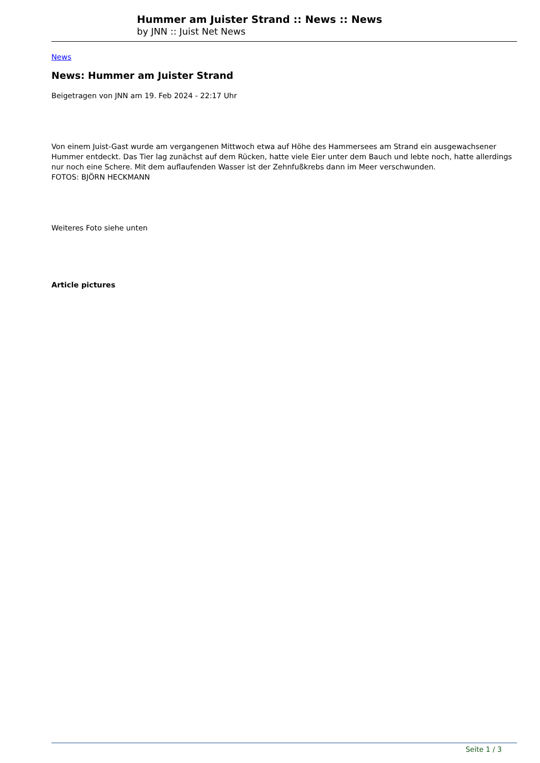Hummer am Juister Strand :: News :: News
by JNN :: Juist Net News
News
News: Hummer am Juister Strand
Beigetragen von JNN am 19. Feb 2024 - 22:17 Uhr
Von einem Juist-Gast wurde am vergangenen Mittwoch etwa auf Höhe des Hammersees am Strand ein ausgewachsener Hummer entdeckt. Das Tier lag zunächst auf dem Rücken, hatte viele Eier unter dem Bauch und lebte noch, hatte allerdings nur noch eine Schere. Mit dem auflaufenden Wasser ist der Zehnfußkrebs dann im Meer verschwunden.
FOTOS: BJÖRN HECKMANN
Weiteres Foto siehe unten
Article pictures
Seite 1 / 3